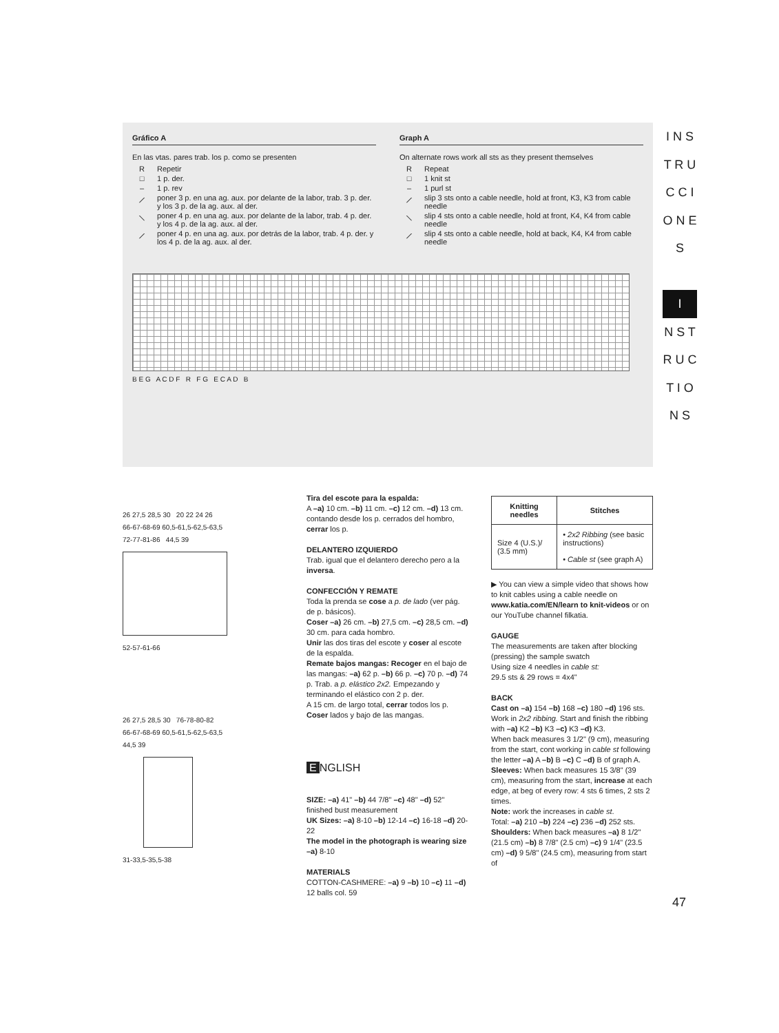Gráfico A
En las vtas. pares trab. los p. como se presenten
R Repetir
□ 1 p. der.
– 1 p. rev
⟋ poner 3 p. en una ag. aux. por delante de la labor, trab. 3 p. der. y los 3 p. de la ag. aux. al der.
⟍ poner 4 p. en una ag. aux. por delante de la labor, trab. 4 p. der. y los 4 p. de la ag. aux. al der.
⟋ poner 4 p. en una ag. aux. por detrás de la labor, trab. 4 p. der. y los 4 p. de la ag. aux. al der.
Graph A
On alternate rows work all sts as they present themselves
R Repeat
□ 1 knit st
– 1 purl st
⟋ slip 3 sts onto a cable needle, hold at front, K3, K3 from cable needle
⟍ slip 4 sts onto a cable needle, hold at front, K4, K4 from cable needle
⟋ slip 4 sts onto a cable needle, hold at back, K4, K4 from cable needle
B E G A C D F R F G E C A D B
I N S T R U C C I O N E S
I
N S T R U C T I O N S
26 27,5 28,5 30 20 22 24 26
66-67-68-69 60,5-61,5-62,5-63,5
72-77-81-86 44,5 39
52-57-61-66
26 27,5 28,5 30 76-78-80-82
66-67-68-69 60,5-61,5-62,5-63,5
44,5 39
31-33,5-35,5-38
Tira del escote para la espalda:
A –a) 10 cm. –b) 11 cm. –c) 12 cm. –d) 13 cm. contando desde los p. cerrados del hombro, cerrar los p.
DELANTERO IZQUIERDO
Trab. igual que el delantero derecho pero a la inversa.
CONFECCIÓN Y REMATE
Toda la prenda se cose a p. de lado (ver pág. de p. básicos).
Coser –a) 26 cm. –b) 27,5 cm. –c) 28,5 cm. –d) 30 cm. para cada hombro.
Unir las dos tiras del escote y coser al escote de la espalda.
Remate bajos mangas: Recoger en el bajo de las mangas: –a) 62 p. –b) 66 p. –c) 70 p. –d) 74 p. Trab. a p. elástico 2x2. Empezando y terminando el elástico con 2 p. der.
A 15 cm. de largo total, cerrar todos los p.
Coser lados y bajo de las mangas.
E NGLISH
SIZE: –a) 41" –b) 44 7/8" –c) 48" –d) 52" finished bust measurement
UK Sizes: –a) 8-10 –b) 12-14 –c) 16-18 –d) 20-22
The model in the photograph is wearing size –a) 8-10
MATERIALS
COTTON-CASHMERE: –a) 9 –b) 10 –c) 11 –d) 12 balls col. 59
| Knitting needles | Stitches |
| --- | --- |
| Size 4 (U.S.)/ (3.5 mm) | • 2x2 Ribbing (see basic instructions) • Cable st (see graph A) |
▶ You can view a simple video that shows how to knit cables using a cable needle on www.katia.com/EN/learn to knit-videos or on our YouTube channel filkatia.
GAUGE
The measurements are taken after blocking (pressing) the sample swatch
Using size 4 needles in cable st:
29.5 sts & 29 rows = 4x4"
BACK
Cast on –a) 154 –b) 168 –c) 180 –d) 196 sts. Work in 2x2 ribbing. Start and finish the ribbing with –a) K2 –b) K3 –c) K3 –d) K3.
When back measures 3 1/2" (9 cm), measuring from the start, cont working in cable st following the letter –a) A –b) B –c) C –d) B of graph A.
Sleeves: When back measures 15 3/8" (39 cm), measuring from the start, increase at each edge, at beg of every row: 4 sts 6 times, 2 sts 2 times.
Note: work the increases in cable st.
Total: –a) 210 –b) 224 –c) 236 –d) 252 sts.
Shoulders: When back measures –a) 8 1/2" (21.5 cm) –b) 8 7/8" (2.5 cm) –c) 9 1/4" (23.5 cm) –d) 9 5/8" (24.5 cm), measuring from start of
47